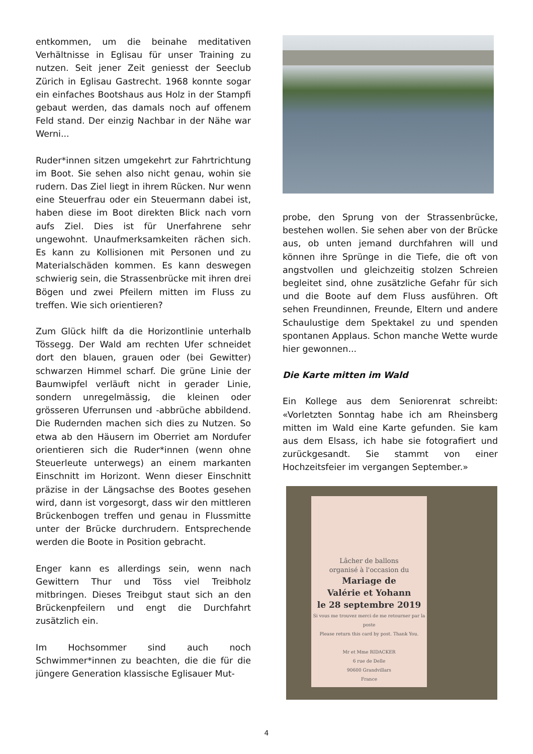entkommen, um die beinahe meditativen Verhältnisse in Eglisau für unser Training zu nutzen. Seit jener Zeit geniesst der Seeclub Zürich in Eglisau Gastrecht. 1968 konnte sogar ein einfaches Bootshaus aus Holz in der Stampfi gebaut werden, das damals noch auf offenem Feld stand. Der einzig Nachbar in der Nähe war Werni...
Ruder*innen sitzen umgekehrt zur Fahrtrichtung im Boot. Sie sehen also nicht genau, wohin sie rudern. Das Ziel liegt in ihrem Rücken. Nur wenn eine Steuerfrau oder ein Steuermann dabei ist, haben diese im Boot direkten Blick nach vorn aufs Ziel. Dies ist für Unerfahrene sehr ungewohnt. Unaufmerksamkeiten rächen sich. Es kann zu Kollisionen mit Personen und zu Materialschäden kommen. Es kann deswegen schwierig sein, die Strassenbrücke mit ihren drei Bögen und zwei Pfeilern mitten im Fluss zu treffen. Wie sich orientieren?
Zum Glück hilft da die Horizontlinie unterhalb Tössegg. Der Wald am rechten Ufer schneidet dort den blauen, grauen oder (bei Gewitter) schwarzen Himmel scharf. Die grüne Linie der Baumwipfel verläuft nicht in gerader Linie, sondern unregelmässig, die kleinen oder grösseren Uferrunsen und -abbrüche abbildend. Die Rudernden machen sich dies zu Nutzen. So etwa ab den Häusern im Oberriet am Nordufer orientieren sich die Ruder*innen (wenn ohne Steuerleute unterwegs) an einem markanten Einschnitt im Horizont. Wenn dieser Einschnitt präzise in der Längsachse des Bootes gesehen wird, dann ist vorgesorgt, dass wir den mittleren Brückenbogen treffen und genau in Flussmitte unter der Brücke durchrudern. Entsprechende werden die Boote in Position gebracht.
Enger kann es allerdings sein, wenn nach Gewittern Thur und Töss viel Treibholz mitbringen. Dieses Treibgut staut sich an den Brückenpfeilern und engt die Durchfahrt zusätzlich ein.
Im Hochsommer sind auch noch Schwimmer*innen zu beachten, die die für die jüngere Generation klassische Eglisauer Mut-
probe, den Sprung von der Strassenbrücke, bestehen wollen. Sie sehen aber von der Brücke aus, ob unten jemand durchfahren will und können ihre Sprünge in die Tiefe, die oft von angstvollen und gleichzeitig stolzen Schreien begleitet sind, ohne zusätzliche Gefahr für sich und die Boote auf dem Fluss ausführen. Oft sehen Freundinnen, Freunde, Eltern und andere Schaulustige dem Spektakel zu und spenden spontanen Applaus. Schon manche Wette wurde hier gewonnen...
Die Karte mitten im Wald
Ein Kollege aus dem Seniorenrat schreibt: «Vorletzten Sonntag habe ich am Rheinsberg mitten im Wald eine Karte gefunden. Sie kam aus dem Elsass, ich habe sie fotografiert und zurückgesandt. Sie stammt von einer Hochzeitsfeier im vergangen September.»
Lâcher de ballons
organisé à l'occasion du
Mariage de
Valérie et Yohann
le 28 septembre 2019
Si vous me trouvez merci de me retourner par la poste
Please return this card by post. Thank You.
Mr et Mme RIDACKER
6 rue de Delle
90600 Grandvillars
France
4